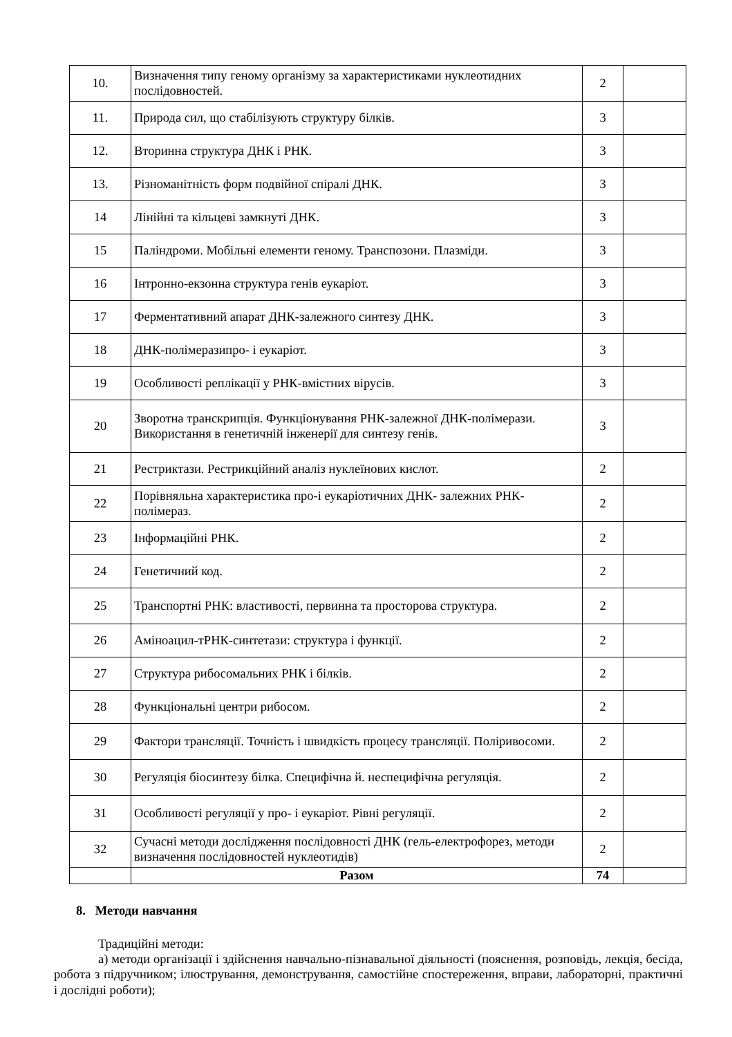| 10. | Визначення типу геному організму за характеристиками нуклеотидних послідовностей. | 2 | |
| 11. | Природа сил, що стабілізують структуру білків. | 3 | |
| 12. | Вторинна структура ДНК і РНК. | 3 | |
| 13. | Різноманітність форм подвійної спіралі ДНК. | 3 | |
| 14 | Лінійні та кільцеві замкнуті ДНК. | 3 | |
| 15 | Паліндроми. Мобільні елементи геному. Транспозони. Плазміди. | 3 | |
| 16 | Інтронно-екзонна структура генів еукаріот. | 3 | |
| 17 | Ферментативний апарат ДНК-залежного синтезу ДНК. | 3 | |
| 18 | ДНК-полімеразипро- і еукаріот. | 3 | |
| 19 | Особливості реплікації у РНК-вмістних вірусів. | 3 | |
| 20 | Зворотна транскрипція. Функціонування РНК-залежної ДНК-полімерази. Використання в генетичній інженерії для синтезу генів. | 3 | |
| 21 | Рестриктази. Рестрикційний аналіз нуклеїнових кислот. | 2 | |
| 22 | Порівняльна характеристика про-і еукаріотичних ДНК- залежних РНК-полімераз. | 2 | |
| 23 | Інформаційні РНК. | 2 | |
| 24 | Генетичний код. | 2 | |
| 25 | Транспортні РНК: властивості, первинна та просторова структура. | 2 | |
| 26 | Аміноацил-тРНК-синтетази: структура і функції. | 2 | |
| 27 | Структура рибосомальних РНК і білків. | 2 | |
| 28 | Функціональні центри рибосом. | 2 | |
| 29 | Фактори трансляції. Точність і швидкість процесу трансляції. Поліривосоми. | 2 | |
| 30 | Регуляція біосинтезу білка. Специфічна й. неспецифічна регуляція. | 2 | |
| 31 | Особливості регуляції у про- і еукаріот. Рівні регуляції. | 2 | |
| 32 | Сучасні методи дослідження послідовності ДНК (гель-електрофорез, методи визначення послідовностей нуклеотидів) | 2 | |
| | Разом | 74 | |
8. Методи навчання
Традиційні методи:
а) методи організації і здійснення навчально-пізнавальної діяльності (пояснення, розповідь, лекція, бесіда, робота з підручником; ілюстрування, демонстрування, самостійне спостереження, вправи, лабораторні, практичні і дослідні роботи);